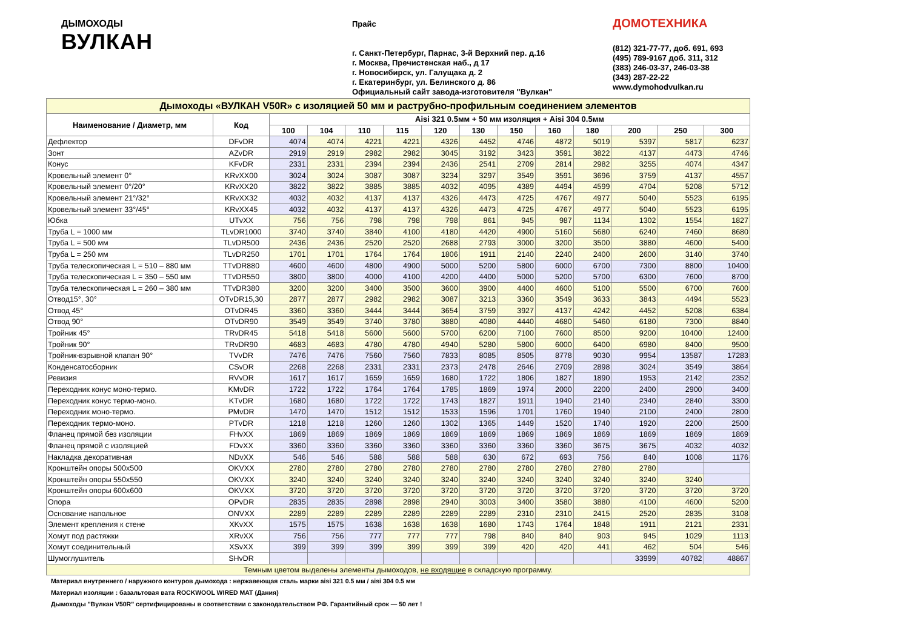ДЫМОХОДЫ
ВУЛКАН
Прайс
г. Санкт-Петербург, Парнас, 3-й Верхний пер. д.16
г. Москва, Пречистенская наб., д 17
г. Новосибирск, ул. Галущака д. 2
г. Екатеринбург, ул. Белинского д. 86
Официальный сайт завода-изготовителя "Вулкан"
ДОМОТЕХНИКА
(812) 321-77-77, доб. 691, 693
(495) 789-9167 доб. 311, 312
(383) 246-03-37, 246-03-38
(343) 287-22-22
www.dymohodvulkan.ru
| Дымоходы «ВУЛКАН V50R» с изоляцией 50 мм и раструбно-профильным соединением элементов | | | | | | | | | | | | | |
| Наименование / Диаметр, мм | Код | Aisi 321 0.5мм + 50 мм изоляция + Aisi 304 0.5мм | | | | | | | | | | | |
| | | 100 | 104 | 110 | 115 | 120 | 130 | 150 | 160 | 180 | 200 | 250 | 300 |
| Дефлектор | DFvDR | 4074 | 4074 | 4221 | 4221 | 4326 | 4452 | 4746 | 4872 | 5019 | 5397 | 5817 | 6237 |
| Зонт | AZvDR | 2919 | 2919 | 2982 | 2982 | 3045 | 3192 | 3423 | 3591 | 3822 | 4137 | 4473 | 4746 |
| Конус | KFvDR | 2331 | 2331 | 2394 | 2394 | 2436 | 2541 | 2709 | 2814 | 2982 | 3255 | 4074 | 4347 |
| Кровельный элемент 0° | KRvXX00 | 3024 | 3024 | 3087 | 3087 | 3234 | 3297 | 3549 | 3591 | 3696 | 3759 | 4137 | 4557 |
| Кровельный элемент 0°/20° | KRvXX20 | 3822 | 3822 | 3885 | 3885 | 4032 | 4095 | 4389 | 4494 | 4599 | 4704 | 5208 | 5712 |
| Кровельный элемент 21°/32° | KRvXX32 | 4032 | 4032 | 4137 | 4137 | 4326 | 4473 | 4725 | 4767 | 4977 | 5040 | 5523 | 6195 |
| Кровельный элемент 33°/45° | KRvXX45 | 4032 | 4032 | 4137 | 4137 | 4326 | 4473 | 4725 | 4767 | 4977 | 5040 | 5523 | 6195 |
| Юбка | UTvXX | 756 | 756 | 798 | 798 | 798 | 861 | 945 | 987 | 1134 | 1302 | 1554 | 1827 |
| Труба L = 1000 мм | TLvDR1000 | 3740 | 3740 | 3840 | 4100 | 4180 | 4420 | 4900 | 5160 | 5680 | 6240 | 7460 | 8680 |
| Труба L = 500 мм | TLvDR500 | 2436 | 2436 | 2520 | 2520 | 2688 | 2793 | 3000 | 3200 | 3500 | 3880 | 4600 | 5400 |
| Труба L = 250 мм | TLvDR250 | 1701 | 1701 | 1764 | 1764 | 1806 | 1911 | 2140 | 2240 | 2400 | 2600 | 3140 | 3740 |
| Труба телескопическая L = 510 – 880 мм | TTvDR880 | 4600 | 4600 | 4800 | 4900 | 5000 | 5200 | 5800 | 6000 | 6700 | 7300 | 8800 | 10400 |
| Труба телескопическая L = 350 – 550 мм | TTvDR550 | 3800 | 3800 | 4000 | 4100 | 4200 | 4400 | 5000 | 5200 | 5700 | 6300 | 7600 | 8700 |
| Труба телескопическая L = 260 – 380 мм | TTvDR380 | 3200 | 3200 | 3400 | 3500 | 3600 | 3900 | 4400 | 4600 | 5100 | 5500 | 6700 | 7600 |
| Отвод15°, 30° | OTvDR15,30 | 2877 | 2877 | 2982 | 2982 | 3087 | 3213 | 3360 | 3549 | 3633 | 3843 | 4494 | 5523 |
| Отвод 45° | OTvDR45 | 3360 | 3360 | 3444 | 3444 | 3654 | 3759 | 3927 | 4137 | 4242 | 4452 | 5208 | 6384 |
| Отвод 90° | OTvDR90 | 3549 | 3549 | 3740 | 3780 | 3880 | 4080 | 4440 | 4680 | 5460 | 6180 | 7300 | 8840 |
| Тройник 45° | TRvDR45 | 5418 | 5418 | 5600 | 5600 | 5700 | 6200 | 7100 | 7600 | 8500 | 9200 | 10400 | 12400 |
| Тройник 90° | TRvDR90 | 4683 | 4683 | 4780 | 4780 | 4940 | 5280 | 5800 | 6000 | 6400 | 6980 | 8400 | 9500 |
| Тройник-взрывной клапан 90° | TVvDR | 7476 | 7476 | 7560 | 7560 | 7833 | 8085 | 8505 | 8778 | 9030 | 9954 | 13587 | 17283 |
| Конденсатосборник | CSvDR | 2268 | 2268 | 2331 | 2331 | 2373 | 2478 | 2646 | 2709 | 2898 | 3024 | 3549 | 3864 |
| Ревизия | RVvDR | 1617 | 1617 | 1659 | 1659 | 1680 | 1722 | 1806 | 1827 | 1890 | 1953 | 2142 | 2352 |
| Переходник конус моно-термо. | KMvDR | 1722 | 1722 | 1764 | 1764 | 1785 | 1869 | 1974 | 2000 | 2200 | 2400 | 2900 | 3400 |
| Переходник конус термо-моно. | KTvDR | 1680 | 1680 | 1722 | 1722 | 1743 | 1827 | 1911 | 1940 | 2140 | 2340 | 2840 | 3300 |
| Переходник моно-термо. | PMvDR | 1470 | 1470 | 1512 | 1512 | 1533 | 1596 | 1701 | 1760 | 1940 | 2100 | 2400 | 2800 |
| Переходник термо-моно. | PTvDR | 1218 | 1218 | 1260 | 1260 | 1302 | 1365 | 1449 | 1520 | 1740 | 1920 | 2200 | 2500 |
| Фланец прямой без изоляции | FHvXX | 1869 | 1869 | 1869 | 1869 | 1869 | 1869 | 1869 | 1869 | 1869 | 1869 | 1869 | 1869 |
| Фланец прямой с изоляцией | FDvXX | 3360 | 3360 | 3360 | 3360 | 3360 | 3360 | 3360 | 3360 | 3675 | 3675 | 4032 | 4032 |
| Накладка декоративная | NDvXX | 546 | 546 | 588 | 588 | 588 | 630 | 672 | 693 | 756 | 840 | 1008 | 1176 |
| Кронштейн опоры 500х500 | OKVXX | 2780 | 2780 | 2780 | 2780 | 2780 | 2780 | 2780 | 2780 | 2780 | 2780 | | |
| Кронштейн опоры 550х550 | OKVXX | 3240 | 3240 | 3240 | 3240 | 3240 | 3240 | 3240 | 3240 | 3240 | 3240 | 3240 | |
| Кронштейн опоры 600х600 | OKVXX | 3720 | 3720 | 3720 | 3720 | 3720 | 3720 | 3720 | 3720 | 3720 | 3720 | 3720 | 3720 |
| Опора | OPvDR | 2835 | 2835 | 2898 | 2898 | 2940 | 3003 | 3400 | 3580 | 3880 | 4100 | 4600 | 5200 |
| Основание напольное | ONVXX | 2289 | 2289 | 2289 | 2289 | 2289 | 2289 | 2310 | 2310 | 2415 | 2520 | 2835 | 3108 |
| Элемент крепления к стене | XKvXX | 1575 | 1575 | 1638 | 1638 | 1638 | 1680 | 1743 | 1764 | 1848 | 1911 | 2121 | 2331 |
| Хомут под растяжки | XRvXX | 756 | 756 | 777 | 777 | 777 | 798 | 840 | 840 | 903 | 945 | 1029 | 1113 |
| Хомут соединительный | XSvXX | 399 | 399 | 399 | 399 | 399 | 399 | 420 | 420 | 441 | 462 | 504 | 546 |
| Шумоглушитель | SHvDR | | | | | | | | | | 33999 | 40782 | 48867 |
| Темным цветом выделены элементы дымоходов, не входящие в складскую программу. | | | | | | | | | | | | | |
Материал внутреннего / наружного контуров дымохода : нержавеющая сталь марки aisi 321 0.5 мм / aisi 304 0.5 мм
Материал изоляции : базальтовая вата ROCKWOOL WIRED MAT (Дания)
Дымоходы "Вулкан V50R" сертифицированы в соответствии с законодательством РФ. Гарантийный срок — 50 лет !